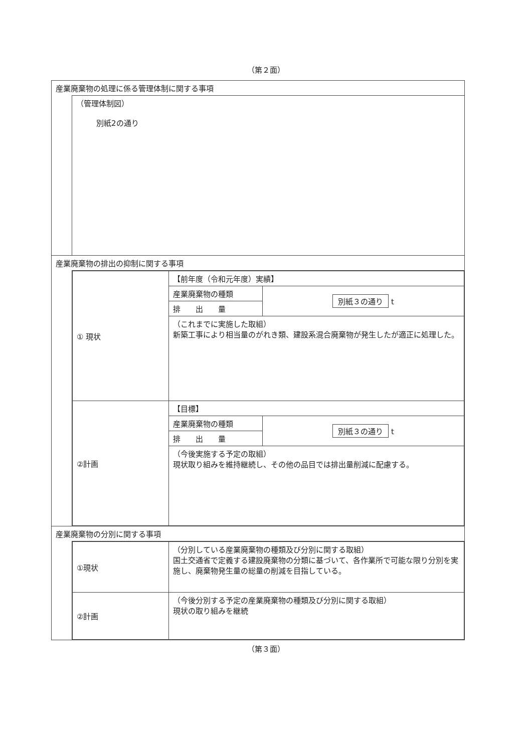（第２面）
| 産業廃棄物の処理に係る管理体制に関する事項 | |
| | （管理体制図） 別紙2の通り |
| 産業廃棄物の排出の抑制に関する事項 | |
| | / ① 現状 / 【前年度（令和元年度）実績】 / / / / 産業廃棄物の種類 / 別紙３の通り t / / / 排 出 量 / / / / （これまでに実施した取組） 新築工事により相当量のがれき類、建設系混合廃棄物が発生したが適正に処理した。 / / / ②計画 / 【目標】 / / / / 産業廃棄物の種類 / 別紙３の通り t / / / 排 出 量 / / / / （今後実施する予定の取組） 現状取り組みを維持継続し、その他の品目では排出量削減に配慮する。 / / |
| 産業廃棄物の分別に関する事項 | |
| | / ①現状 / （分別している産業廃棄物の種類及び分別に関する取組） 国土交通省で定義する建設廃棄物の分類に基づいて、各作業所で可能な限り分別を実施し、廃棄物発生量の総量の削減を目指している。 / / ②計画 / （今後分別する予定の産業廃棄物の種類及び分別に関する取組） 現状の取り組みを継続 / |
（第３面）